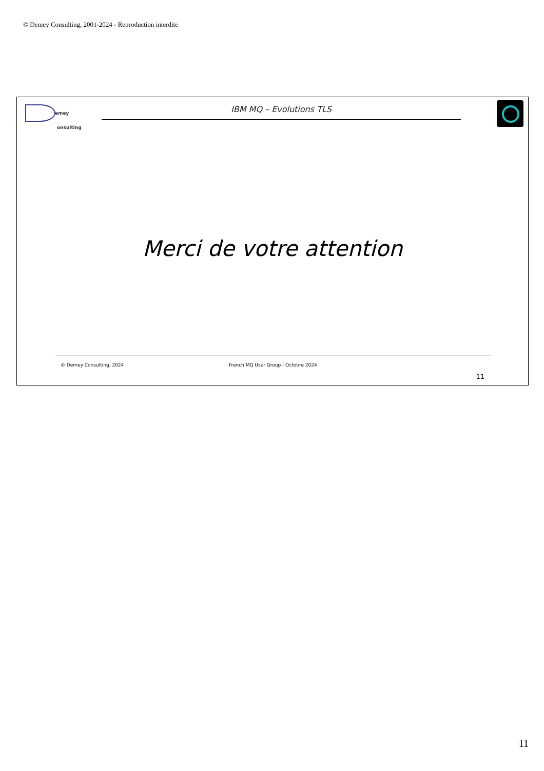© Demey Consulting, 2001-2024 - Reproduction interdite
emey
onsulting
IBM MQ – Evolutions TLS
Merci de votre attention
© Demey Consulting, 2024 French MQ User Group - Octobre 2024
11
11